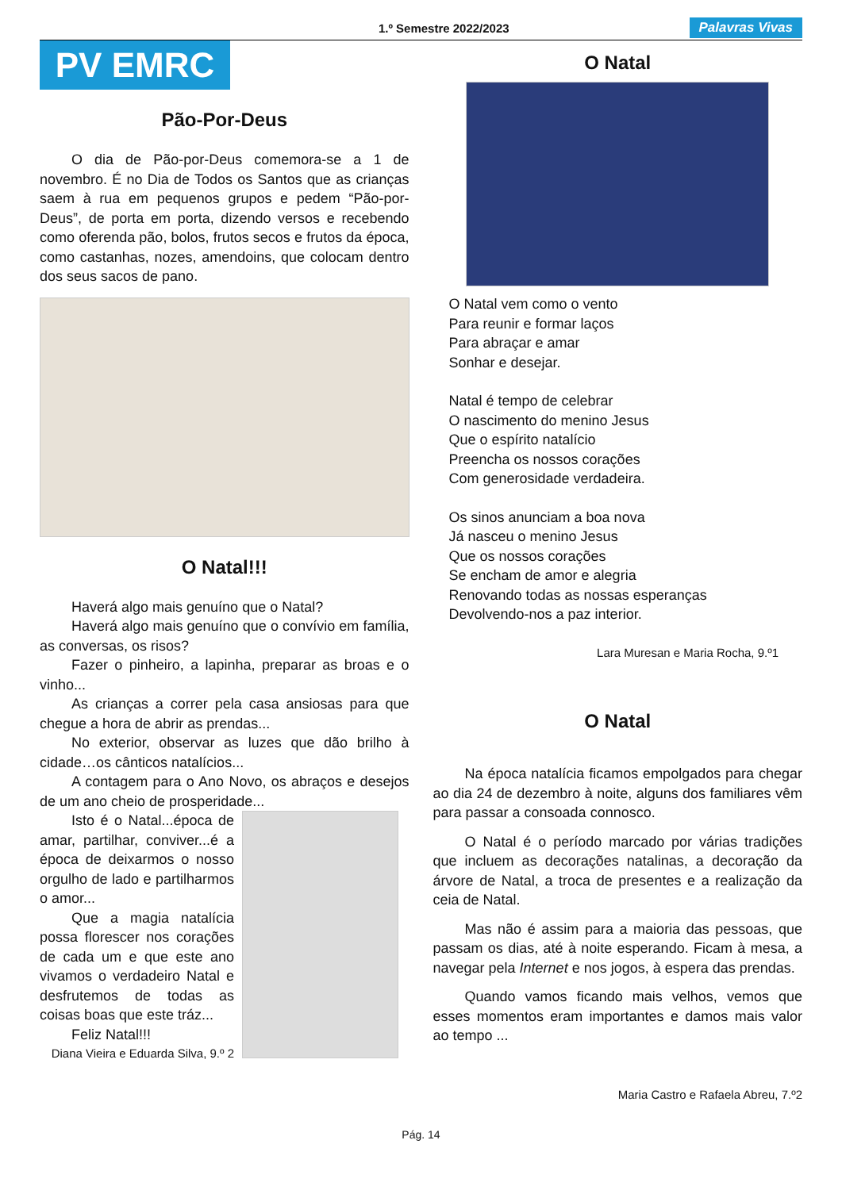1.º Semestre 2022/2023
Palavras Vivas
PV EMRC
Pão-Por-Deus
O dia de Pão-por-Deus comemora-se a 1 de novembro. É no Dia de Todos os Santos que as crianças saem à rua em pequenos grupos e pedem “Pão-por-Deus”, de porta em porta, dizendo versos e recebendo como oferenda pão, bolos, frutos secos e frutos da época, como castanhas, nozes, amendoins, que colocam dentro dos seus sacos de pano.
O Natal!!!
Haverá algo mais genuíno que o Natal?
Haverá algo mais genuíno que o convívio em família, as conversas, os risos?
Fazer o pinheiro, a lapinha, preparar as broas e o vinho...
As crianças a correr pela casa ansiosas para que chegue a hora de abrir as prendas...
No exterior, observar as luzes que dão brilho à cidade…os cânticos natalícios...
A contagem para o Ano Novo, os abraços e desejos de um ano cheio de prosperidade...
Isto é o Natal...época de amar, partilhar, conviver...é a época de deixarmos o nosso orgulho de lado e partilharmos o amor...
Que a magia natalícia possa florescer nos corações de cada um e que este ano vivamos o verdadeiro Natal e desfrutemos de todas as coisas boas que este tráz...
Feliz Natal!!!
Diana Vieira e Eduarda Silva, 9.º 2
O Natal
O Natal vem como o vento
Para reunir e formar laços
Para abraçar e amar
Sonhar e desejar.
Natal é tempo de celebrar
O nascimento do menino Jesus
Que o espírito natalício
Preencha os nossos corações
Com generosidade verdadeira.
Os sinos anunciam a boa nova
Já nasceu o menino Jesus
Que os nossos corações
Se encham de amor e alegria
Renovando todas as nossas esperanças
Devolvendo-nos a paz interior.
Lara Muresan e Maria Rocha, 9.º1
O Natal
Na época natalícia ficamos empolgados para chegar ao dia 24 de dezembro à noite, alguns dos familiares vêm para passar a consoada connosco.
O Natal é o período marcado por várias tradições que incluem as decorações natalinas, a decoração da árvore de Natal, a troca de presentes e a realização da ceia de Natal.
Mas não é assim para a maioria das pessoas, que passam os dias, até à noite esperando. Ficam à mesa, a navegar pela Internet e nos jogos, à espera das prendas.
Quando vamos ficando mais velhos, vemos que esses momentos eram importantes e damos mais valor ao tempo ...
Maria Castro e Rafaela Abreu, 7.º2
Pág. 14